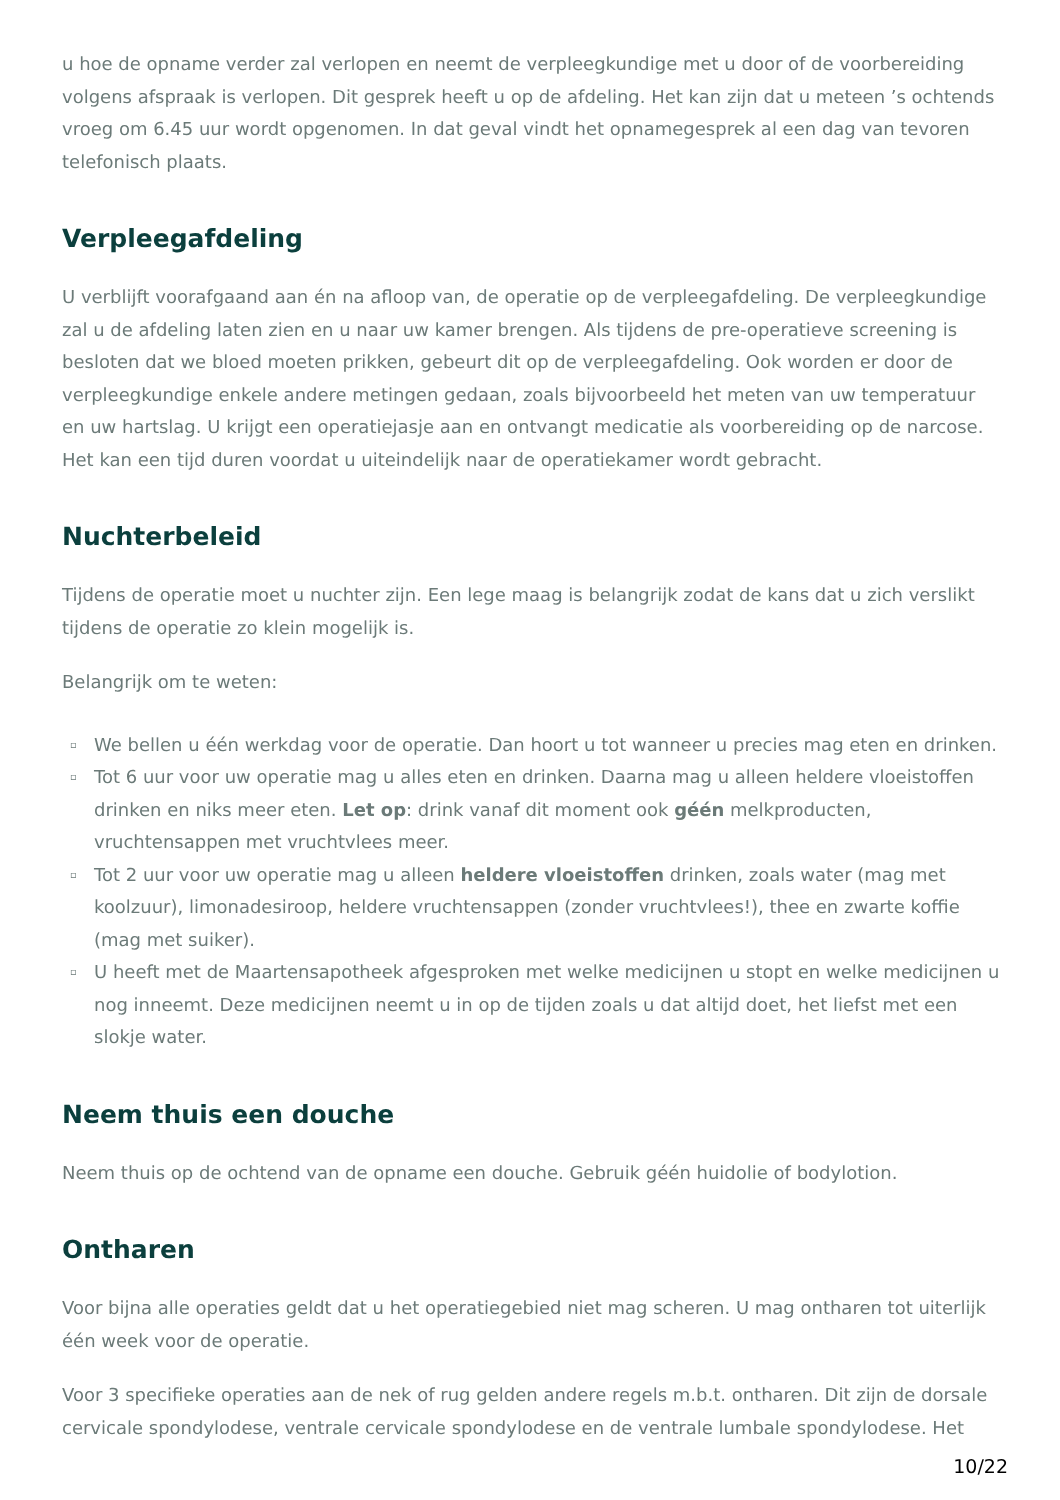u hoe de opname verder zal verlopen en neemt de verpleegkundige met u door of de voorbereiding volgens afspraak is verlopen. Dit gesprek heeft u op de afdeling. Het kan zijn dat u meteen ’s ochtends vroeg om 6.45 uur wordt opgenomen. In dat geval vindt het opnamegesprek al een dag van tevoren telefonisch plaats.
Verpleegafdeling
U verblijft voorafgaand aan én na afloop van, de operatie op de verpleegafdeling. De verpleegkundige zal u de afdeling laten zien en u naar uw kamer brengen. Als tijdens de pre-operatieve screening is besloten dat we bloed moeten prikken, gebeurt dit op de verpleegafdeling. Ook worden er door de verpleegkundige enkele andere metingen gedaan, zoals bijvoorbeeld het meten van uw temperatuur en uw hartslag. U krijgt een operatiejasje aan en ontvangt medicatie als voorbereiding op de narcose. Het kan een tijd duren voordat u uiteindelijk naar de operatiekamer wordt gebracht.
Nuchterbeleid
Tijdens de operatie moet u nuchter zijn. Een lege maag is belangrijk zodat de kans dat u zich verslikt tijdens de operatie zo klein mogelijk is.
Belangrijk om te weten:
▫ We bellen u één werkdag voor de operatie. Dan hoort u tot wanneer u precies mag eten en drinken.
▫ Tot 6 uur voor uw operatie mag u alles eten en drinken. Daarna mag u alleen heldere vloeistoffen drinken en niks meer eten. Let op: drink vanaf dit moment ook géén melkproducten, vruchtensappen met vruchtvlees meer.
▫ Tot 2 uur voor uw operatie mag u alleen heldere vloeistoffen drinken, zoals water (mag met koolzuur), limonadesiroop, heldere vruchtensappen (zonder vruchtvlees!), thee en zwarte koffie (mag met suiker).
▫ U heeft met de Maartensapotheek afgesproken met welke medicijnen u stopt en welke medicijnen u nog inneemt. Deze medicijnen neemt u in op de tijden zoals u dat altijd doet, het liefst met een slokje water.
Neem thuis een douche
Neem thuis op de ochtend van de opname een douche. Gebruik géén huidolie of bodylotion.
Ontharen
Voor bijna alle operaties geldt dat u het operatiegebied niet mag scheren. U mag ontharen tot uiterlijk één week voor de operatie.
Voor 3 specifieke operaties aan de nek of rug gelden andere regels m.b.t. ontharen. Dit zijn de dorsale cervicale spondylodese, ventrale cervicale spondylodese en de ventrale lumbale spondylodese. Het
10/22